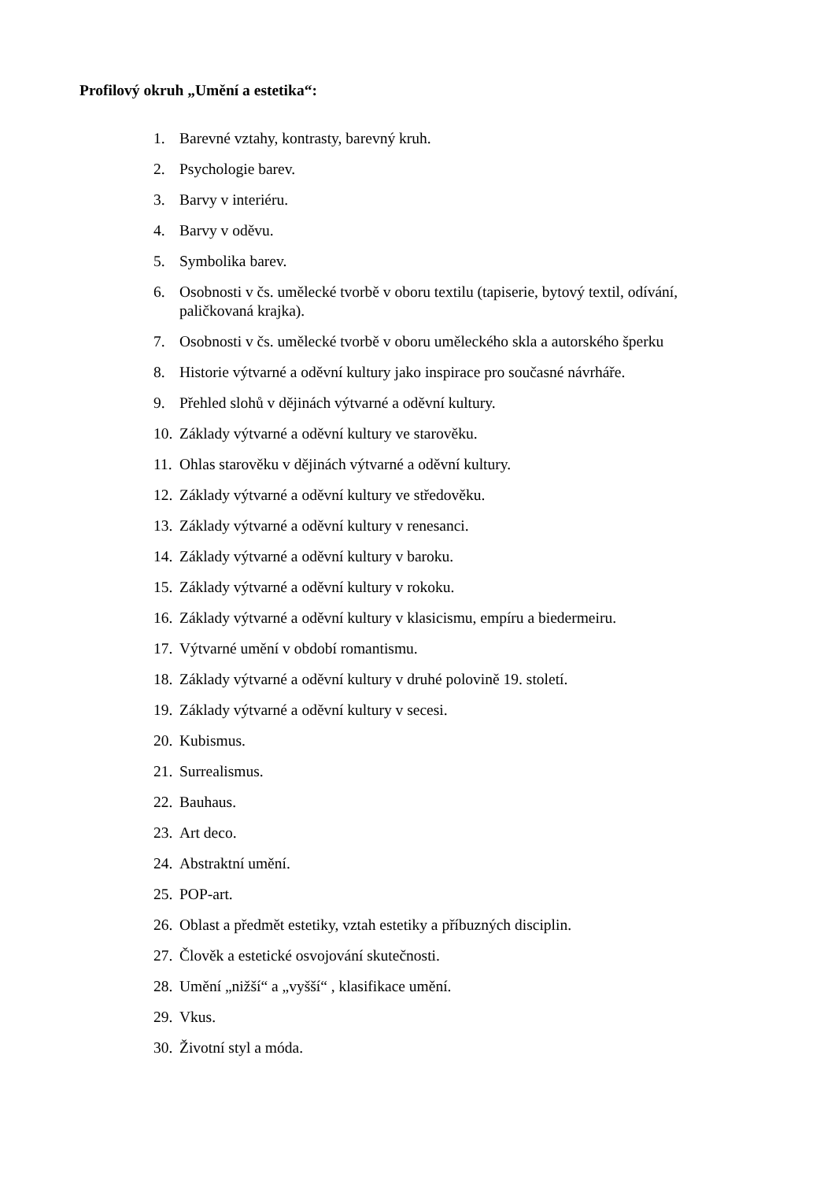Profilový okruh „Umění a estetika“:
1. Barevné vztahy, kontrasty, barevný kruh.
2. Psychologie barev.
3. Barvy v interiéru.
4. Barvy v oděvu.
5. Symbolika barev.
6. Osobnosti v čs. umělecké tvorbě v oboru textilu (tapiserie, bytový textil, odívání, paličkovaná krajka).
7. Osobnosti v čs. umělecké tvorbě v oboru uměleckého skla a autorského šperku
8. Historie výtvarné a oděvní kultury jako inspirace pro současné návrháře.
9. Přehled slohů v dějinách výtvarné a oděvní kultury.
10. Základy výtvarné a oděvní kultury ve starověku.
11. Ohlas starověku v dějinách výtvarné a oděvní kultury.
12. Základy výtvarné a oděvní kultury ve středověku.
13. Základy výtvarné a oděvní kultury v renesanci.
14. Základy výtvarné a oděvní kultury v baroku.
15. Základy výtvarné a oděvní kultury v rokoku.
16. Základy výtvarné a oděvní kultury v klasicismu, empíru a biedermeiru.
17. Výtvarné umění v období romantismu.
18. Základy výtvarné a oděvní kultury v druhé polovině 19. století.
19. Základy výtvarné a oděvní kultury v secesi.
20. Kubismus.
21. Surrealismus.
22. Bauhaus.
23. Art deco.
24. Abstraktní umění.
25. POP-art.
26. Oblast a předmět estetiky, vztah estetiky a příbuzných disciplin.
27. Člověk a estetické osvojování skutečnosti.
28. Umění „nižší“ a „vyšší“ , klasifikace umění.
29. Vkus.
30. Životní styl a móda.